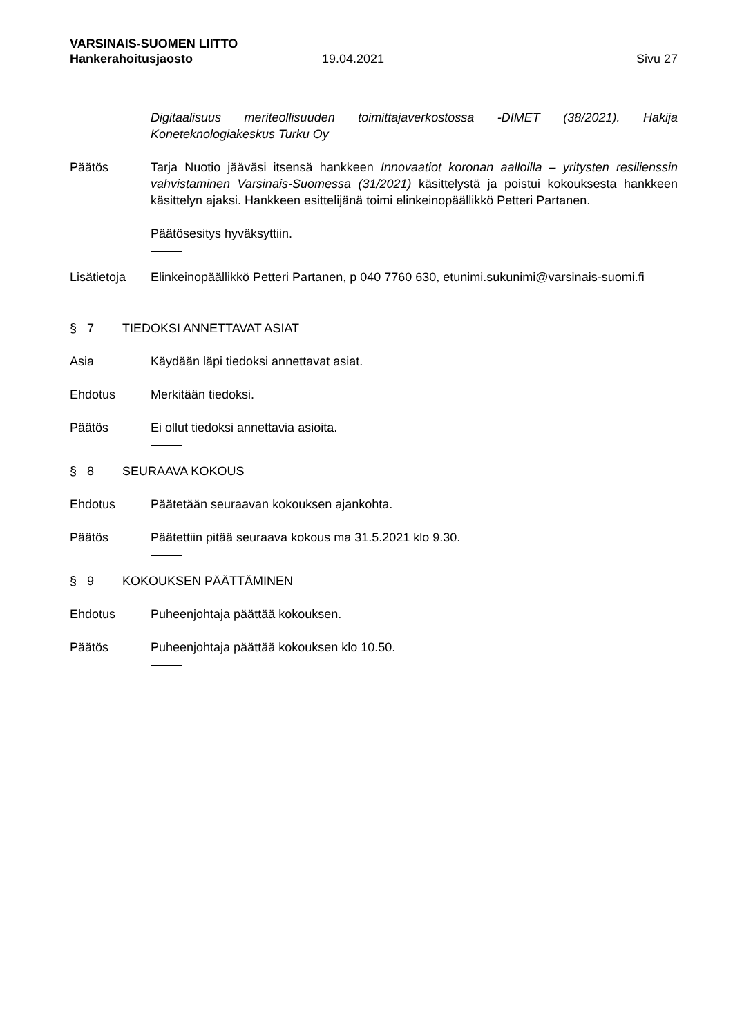VARSINAIS-SUOMEN LIITTO
Hankerahoitusjaosto 19.04.2021 Sivu 27
Digitaalisuus meriteollisuuden toimittajaverkostossa -DIMET (38/2021). Hakija Koneteknologiakeskus Turku Oy
Päätös Tarja Nuotio jääväsi itsensä hankkeen Innovaatiot koronan aalloilla – yritysten resilienssin vahvistaminen Varsinais-Suomessa (31/2021) käsittelystä ja poistui kokouksesta hankkeen käsittelyn ajaksi. Hankkeen esittelijänä toimi elinkeinopäällikkö Petteri Partanen.
Päätösesitys hyväksyttiin.
Lisätietoja
Elinkeinopäällikkö Petteri Partanen, p 040 7760 630, etunimi.sukunimi@varsinais-suomi.fi
§ 7 TIEDOKSI ANNETTAVAT ASIAT
Asia Käydään läpi tiedoksi annettavat asiat.
Ehdotus Merkitään tiedoksi.
Päätös Ei ollut tiedoksi annettavia asioita.
§ 8 SEURAAVA KOKOUS
Ehdotus Päätetään seuraavan kokouksen ajankohta.
Päätös Päätettiin pitää seuraava kokous ma 31.5.2021 klo 9.30.
§ 9 KOKOUKSEN PÄÄTTÄMINEN
Ehdotus Puheenjohtaja päättää kokouksen.
Päätös Puheenjohtaja päättää kokouksen klo 10.50.